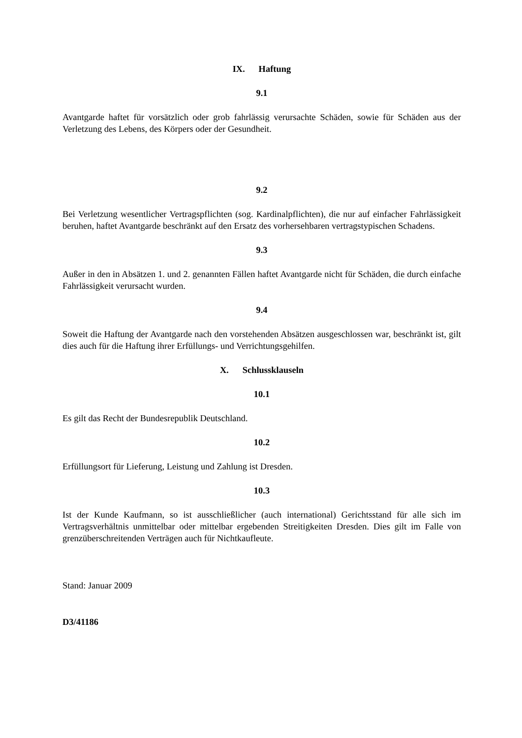IX. Haftung
9.1
Avantgarde haftet für vorsätzlich oder grob fahrlässig verursachte Schäden, sowie für Schäden aus der Verletzung des Lebens, des Körpers oder der Gesundheit.
9.2
Bei Verletzung wesentlicher Vertragspflichten (sog. Kardinalpflichten), die nur auf einfacher Fahrlässigkeit beruhen, haftet Avantgarde beschränkt auf den Ersatz des vorhersehbaren vertragstypischen Schadens.
9.3
Außer in den in Absätzen 1. und 2. genannten Fällen haftet Avantgarde nicht für Schäden, die durch einfache Fahrlässigkeit verursacht wurden.
9.4
Soweit die Haftung der Avantgarde nach den vorstehenden Absätzen ausgeschlossen war, beschränkt ist, gilt dies auch für die Haftung ihrer Erfüllungs- und Verrichtungsgehilfen.
X. Schlussklauseln
10.1
Es gilt das Recht der Bundesrepublik Deutschland.
10.2
Erfüllungsort für Lieferung, Leistung und Zahlung ist Dresden.
10.3
Ist der Kunde Kaufmann, so ist ausschließlicher (auch international) Gerichtsstand für alle sich im Vertragsverhältnis unmittelbar oder mittelbar ergebenden Streitigkeiten Dresden. Dies gilt im Falle von grenzüberschreitenden Verträgen auch für Nichtkaufleute.
Stand: Januar 2009
D3/41186